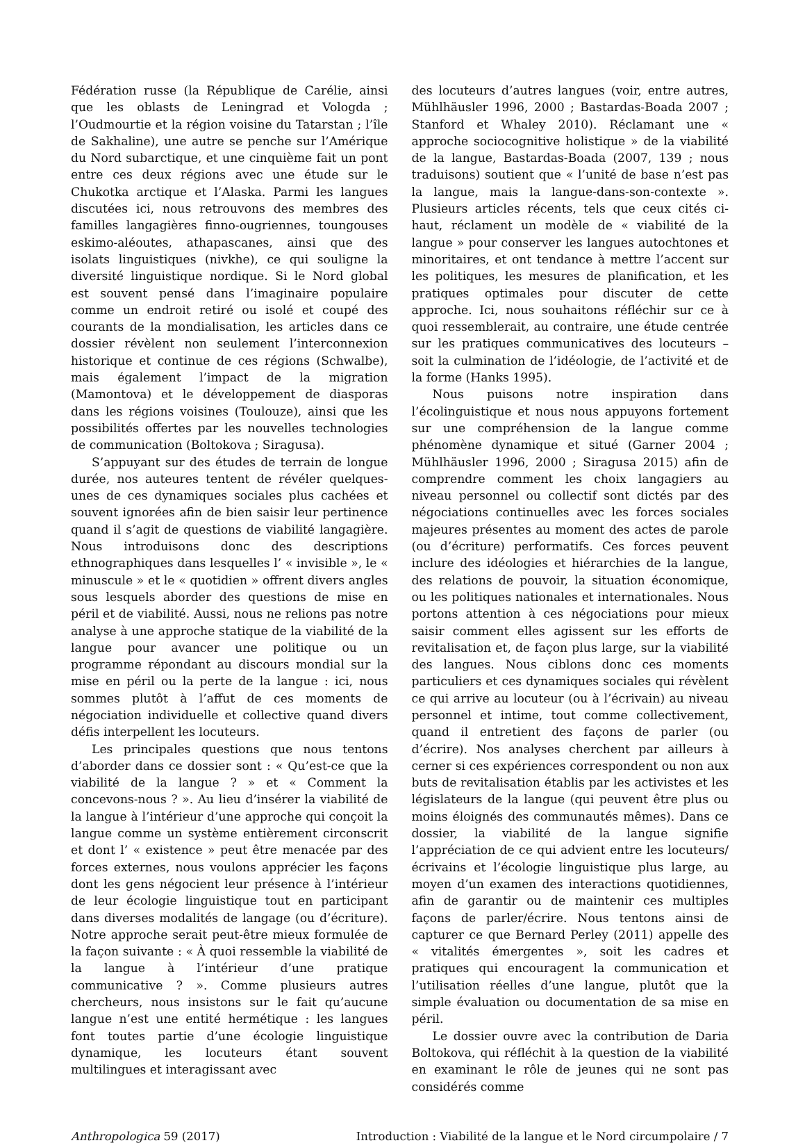Fédération russe (la République de Carélie, ainsi que les oblasts de Leningrad et Vologda ; l’Oudmourtie et la région voisine du Tatarstan ; l’île de Sakhaline), une autre se penche sur l’Amérique du Nord subarctique, et une cinquième fait un pont entre ces deux régions avec une étude sur le Chukotka arctique et l’Alaska. Parmi les langues discutées ici, nous retrouvons des membres des familles langagières finno-ougriennes, toungouses eskimo-aléoutes, athapascanes, ainsi que des isolats linguistiques (nivkhe), ce qui souligne la diversité linguistique nordique. Si le Nord global est souvent pensé dans l’imaginaire populaire comme un endroit retiré ou isolé et coupé des courants de la mondialisation, les articles dans ce dossier révèlent non seulement l’interconnexion historique et continue de ces régions (Schwalbe), mais également l’impact de la migration (Mamontova) et le développement de diasporas dans les régions voisines (Toulouze), ainsi que les possibilités offertes par les nouvelles technologies de communication (Boltokova ; Siragusa).
S’appuyant sur des études de terrain de longue durée, nos auteures tentent de révéler quelques-unes de ces dynamiques sociales plus cachées et souvent ignorées afin de bien saisir leur pertinence quand il s’agit de questions de viabilité langagière. Nous introduisons donc des descriptions ethnographiques dans lesquelles l’ « invisible », le « minuscule » et le « quotidien » offrent divers angles sous lesquels aborder des questions de mise en péril et de viabilité. Aussi, nous ne relions pas notre analyse à une approche statique de la viabilité de la langue pour avancer une politique ou un programme répondant au discours mondial sur la mise en péril ou la perte de la langue : ici, nous sommes plutôt à l’affut de ces moments de négociation individuelle et collective quand divers défis interpellent les locuteurs.
Les principales questions que nous tentons d’aborder dans ce dossier sont : « Qu’est-ce que la viabilité de la langue ? » et « Comment la concevons-nous ? ». Au lieu d’insérer la viabilité de la langue à l’intérieur d’une approche qui conçoit la langue comme un système entièrement circonscrit et dont l’ « existence » peut être menacée par des forces externes, nous voulons apprécier les façons dont les gens négocient leur présence à l’intérieur de leur écologie linguistique tout en participant dans diverses modalités de langage (ou d’écriture). Notre approche serait peut-être mieux formulée de la façon suivante : « À quoi ressemble la viabilité de la langue à l’intérieur d’une pratique communicative ? ». Comme plusieurs autres chercheurs, nous insistons sur le fait qu’aucune langue n’est une entité hermétique : les langues font toutes partie d’une écologie linguistique dynamique, les locuteurs étant souvent multilingues et interagissant avec
des locuteurs d’autres langues (voir, entre autres, Mühlhäusler 1996, 2000 ; Bastardas-Boada 2007 ; Stanford et Whaley 2010). Réclamant une « approche sociocognitive holistique » de la viabilité de la langue, Bastardas-Boada (2007, 139 ; nous traduisons) soutient que « l’unité de base n’est pas la langue, mais la langue-dans-son-contexte ». Plusieurs articles récents, tels que ceux cités ci-haut, réclament un modèle de « viabilité de la langue » pour conserver les langues autochtones et minoritaires, et ont tendance à mettre l’accent sur les politiques, les mesures de planification, et les pratiques optimales pour discuter de cette approche. Ici, nous souhaitons réfléchir sur ce à quoi ressemblerait, au contraire, une étude centrée sur les pratiques communicatives des locuteurs – soit la culmination de l’idéologie, de l’activité et de la forme (Hanks 1995).
Nous puisons notre inspiration dans l’écolinguistique et nous nous appuyons fortement sur une compréhension de la langue comme phénomène dynamique et situé (Garner 2004 ; Mühlhäusler 1996, 2000 ; Siragusa 2015) afin de comprendre comment les choix langagiers au niveau personnel ou collectif sont dictés par des négociations continuelles avec les forces sociales majeures présentes au moment des actes de parole (ou d’écriture) performatifs. Ces forces peuvent inclure des idéologies et hiérarchies de la langue, des relations de pouvoir, la situation économique, ou les politiques nationales et internationales. Nous portons attention à ces négociations pour mieux saisir comment elles agissent sur les efforts de revitalisation et, de façon plus large, sur la viabilité des langues. Nous ciblons donc ces moments particuliers et ces dynamiques sociales qui révèlent ce qui arrive au locuteur (ou à l’écrivain) au niveau personnel et intime, tout comme collectivement, quand il entretient des façons de parler (ou d’écrire). Nos analyses cherchent par ailleurs à cerner si ces expériences correspondent ou non aux buts de revitalisation établis par les activistes et les législateurs de la langue (qui peuvent être plus ou moins éloignés des communautés mêmes). Dans ce dossier, la viabilité de la langue signifie l’appréciation de ce qui advient entre les locuteurs/écrivains et l’écologie linguistique plus large, au moyen d’un examen des interactions quotidiennes, afin de garantir ou de maintenir ces multiples façons de parler/écrire. Nous tentons ainsi de capturer ce que Bernard Perley (2011) appelle des « vitalités émergentes », soit les cadres et pratiques qui encouragent la communication et l’utilisation réelles d’une langue, plutôt que la simple évaluation ou documentation de sa mise en péril.
Le dossier ouvre avec la contribution de Daria Boltokova, qui réfléchit à la question de la viabilité en examinant le rôle de jeunes qui ne sont pas considérés comme
Anthropologica 59 (2017) Introduction : Viabilité de la langue et le Nord circumpolaire / 7